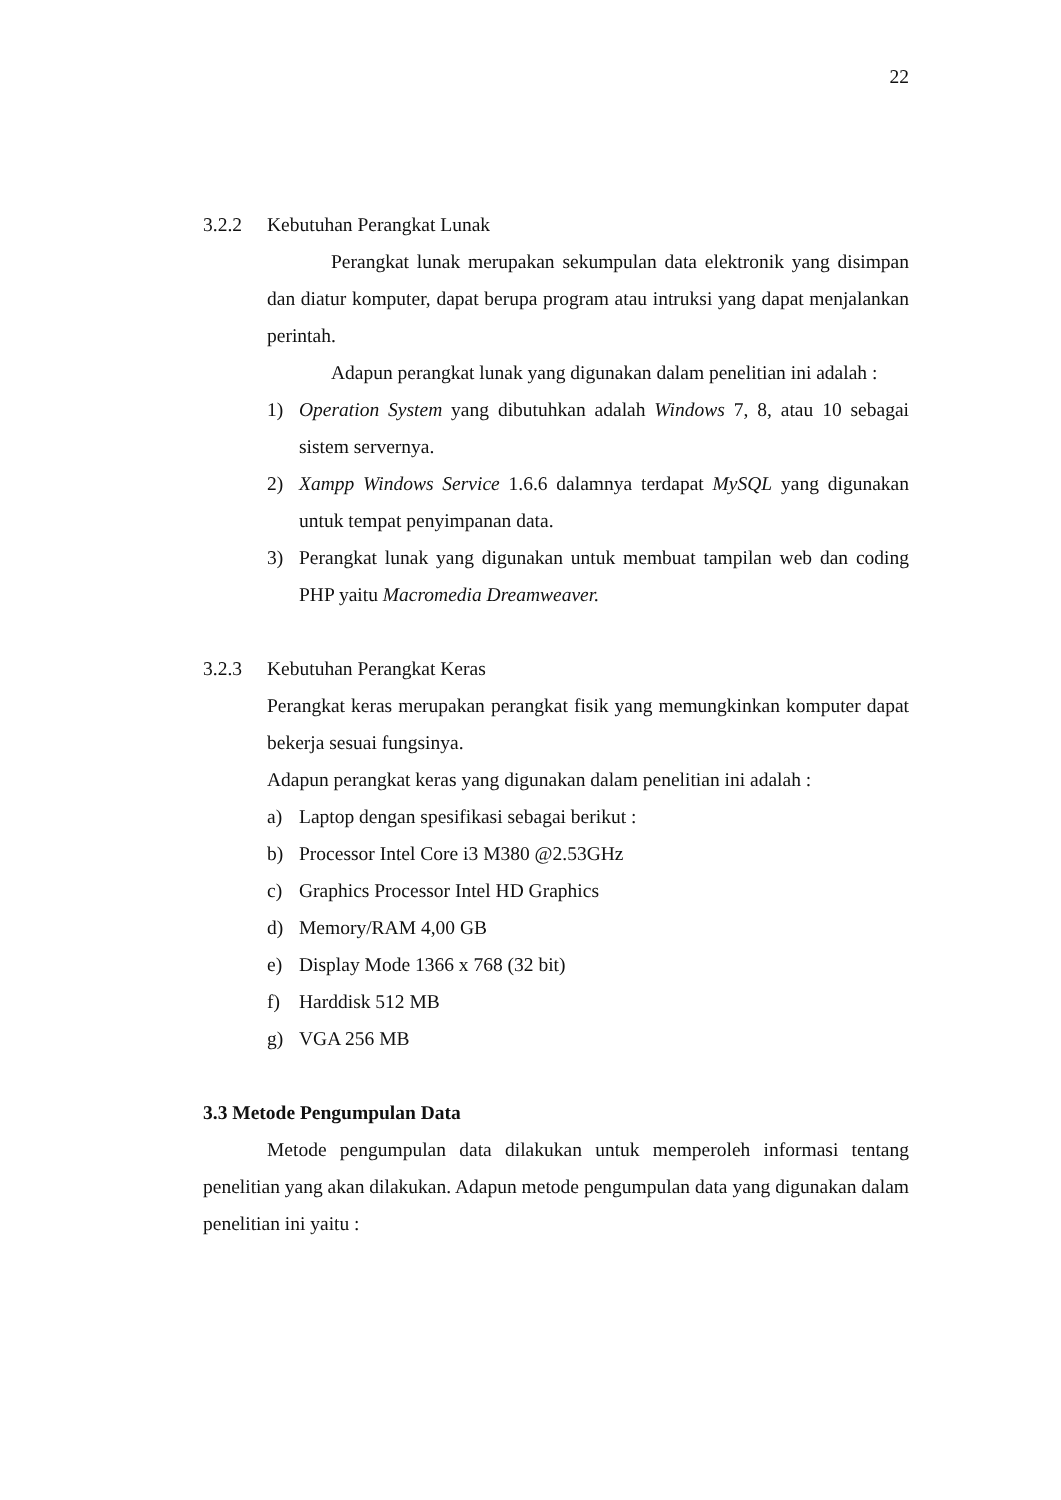22
3.2.2 Kebutuhan Perangkat Lunak
Perangkat lunak merupakan sekumpulan data elektronik yang disimpan dan diatur komputer, dapat berupa program atau intruksi yang dapat menjalankan perintah.
Adapun perangkat lunak yang digunakan dalam penelitian ini adalah :
1) Operation System yang dibutuhkan adalah Windows 7, 8, atau 10 sebagai sistem servernya.
2) Xampp Windows Service 1.6.6 dalamnya terdapat MySQL yang digunakan untuk tempat penyimpanan data.
3) Perangkat lunak yang digunakan untuk membuat tampilan web dan coding PHP yaitu Macromedia Dreamweaver.
3.2.3 Kebutuhan Perangkat Keras
Perangkat keras merupakan perangkat fisik yang memungkinkan komputer dapat bekerja sesuai fungsinya.
Adapun perangkat keras yang digunakan dalam penelitian ini adalah :
a) Laptop dengan spesifikasi sebagai berikut :
b) Processor Intel Core i3 M380 @2.53GHz
c) Graphics Processor Intel HD Graphics
d) Memory/RAM 4,00 GB
e) Display Mode 1366 x 768 (32 bit)
f) Harddisk 512 MB
g) VGA 256 MB
3.3 Metode Pengumpulan Data
Metode pengumpulan data dilakukan untuk memperoleh informasi tentang penelitian yang akan dilakukan. Adapun metode pengumpulan data yang digunakan dalam penelitian ini yaitu :